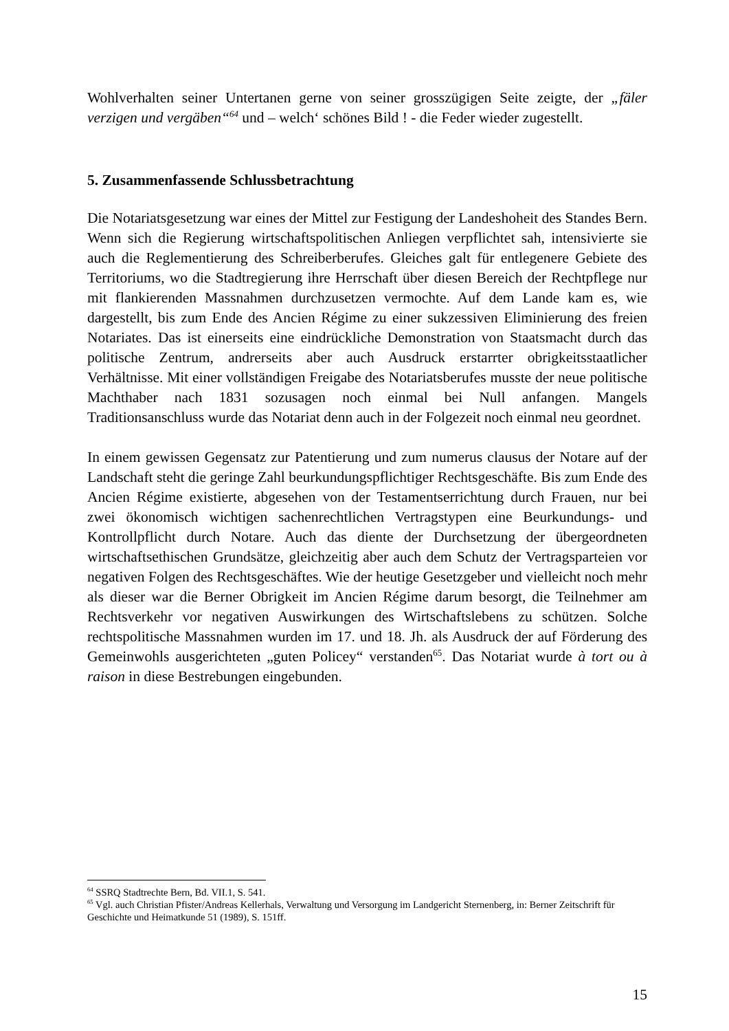Wohlverhalten seiner Untertanen gerne von seiner grosszügigen Seite zeigte, der „fäler verzigen und vergäben“<sup>64</sup> und – welch‘ schönes Bild ! - die Feder wieder zugestellt.
5. Zusammenfassende Schlussbetrachtung
Die Notariatsgesetzung war eines der Mittel zur Festigung der Landeshoheit des Standes Bern. Wenn sich die Regierung wirtschaftspolitischen Anliegen verpflichtet sah, intensivierte sie auch die Reglementierung des Schreiberberufes. Gleiches galt für entlegenere Gebiete des Territoriums, wo die Stadtregierung ihre Herrschaft über diesen Bereich der Rechtpflege nur mit flankierenden Massnahmen durchzusetzen vermochte. Auf dem Lande kam es, wie dargestellt, bis zum Ende des Ancien Régime zu einer sukzessiven Eliminierung des freien Notariates. Das ist einerseits eine eindrückliche Demonstration von Staatsmacht durch das politische Zentrum, andrerseits aber auch Ausdruck erstarrter obrigkeitsstaatlicher Verhältnisse. Mit einer vollständigen Freigabe des Notariatsberufes musste der neue politische Machthaber nach 1831 sozusagen noch einmal bei Null anfangen. Mangels Traditionsanschluss wurde das Notariat denn auch in der Folgezeit noch einmal neu geordnet.
In einem gewissen Gegensatz zur Patentierung und zum numerus clausus der Notare auf der Landschaft steht die geringe Zahl beurkundungspflichtiger Rechtsgeschäfte. Bis zum Ende des Ancien Régime existierte, abgesehen von der Testamentserrichtung durch Frauen, nur bei zwei ökonomisch wichtigen sachenrechtlichen Vertragstypen eine Beurkundungs- und Kontrollpflicht durch Notare. Auch das diente der Durchsetzung der übergeordneten wirtschaftsethischen Grundsätze, gleichzeitig aber auch dem Schutz der Vertragsparteien vor negativen Folgen des Rechtsgeschäftes. Wie der heutige Gesetzgeber und vielleicht noch mehr als dieser war die Berner Obrigkeit im Ancien Régime darum besorgt, die Teilnehmer am Rechtsverkehr vor negativen Auswirkungen des Wirtschaftslebens zu schützen. Solche rechtspolitische Massnahmen wurden im 17. und 18. Jh. als Ausdruck der auf Förderung des Gemeinwohls ausgerichteten „guten Policey“ verstanden<sup>65</sup>. Das Notariat wurde à tort ou à raison in diese Bestrebungen eingebunden.
<sup>64</sup> SSRQ Stadtrechte Bern, Bd. VII.1, S. 541.
<sup>65</sup> Vgl. auch Christian Pfister/Andreas Kellerhals, Verwaltung und Versorgung im Landgericht Sternenberg, in: Berner Zeitschrift für Geschichte und Heimatkunde 51 (1989), S. 151ff.
15